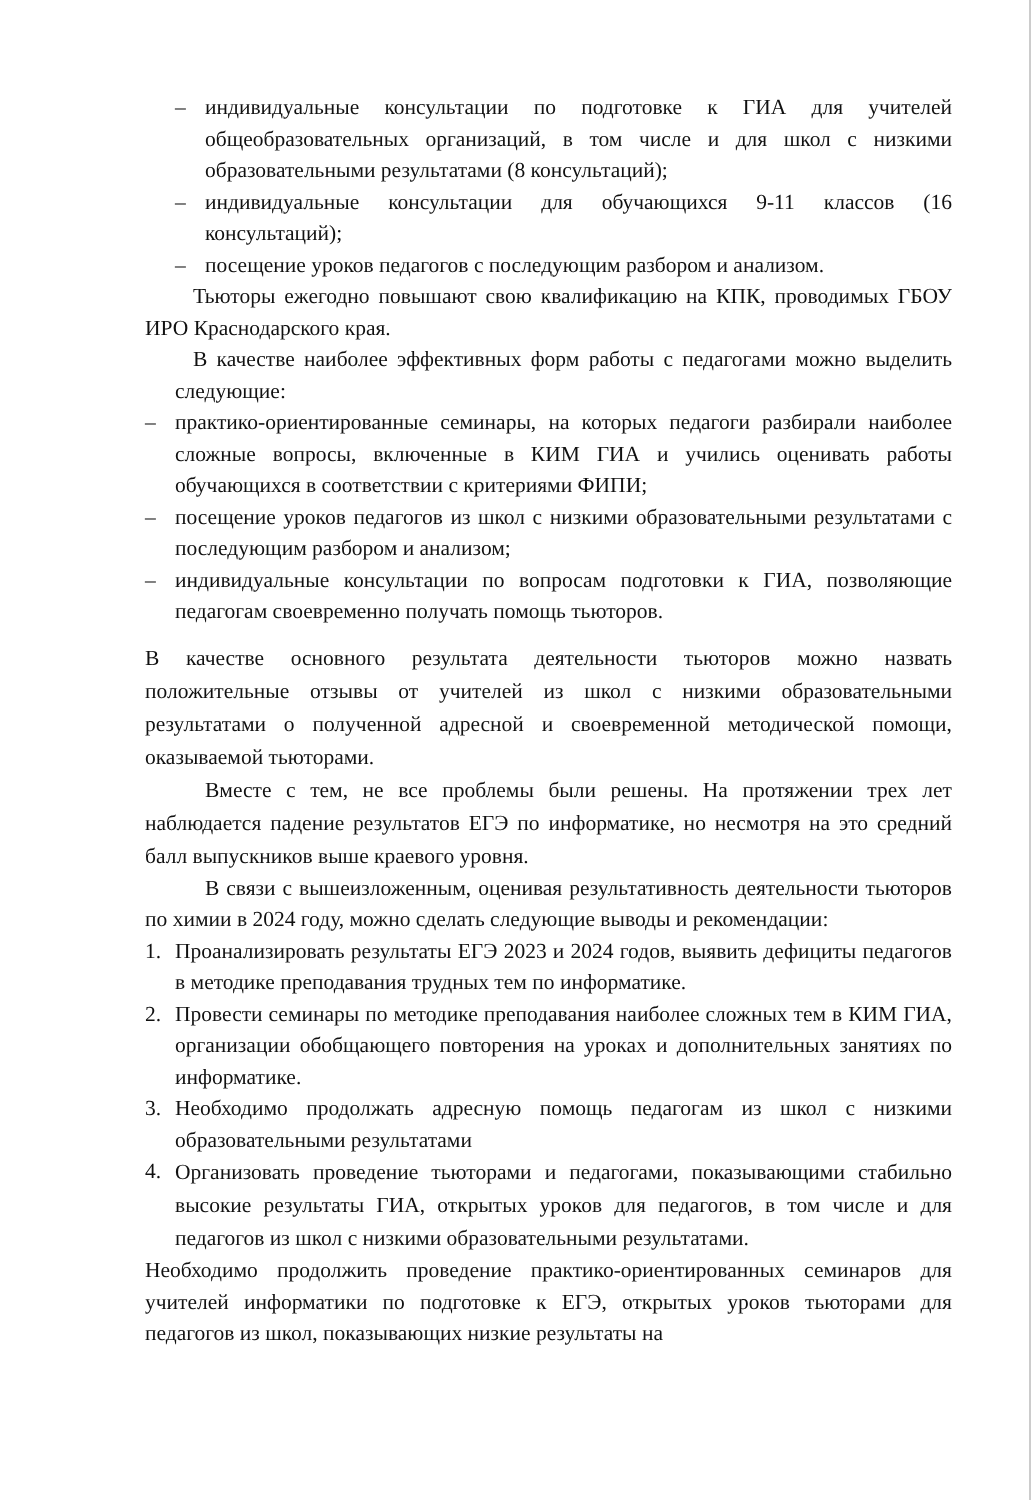– индивидуальные консультации по подготовке к ГИА для учителей общеобразовательных организаций, в том числе и для школ с низкими образовательными результатами (8 консультаций);
– индивидуальные консультации для обучающихся 9-11 классов (16 консультаций);
– посещение уроков педагогов с последующим разбором и анализом.
Тьюторы ежегодно повышают свою квалификацию на КПК, проводимых ГБОУ ИРО Краснодарского края.
В качестве наиболее эффективных форм работы с педагогами можно выделить следующие:
– практико-ориентированные семинары, на которых педагоги разбирали наиболее сложные вопросы, включенные в КИМ ГИА и учились оценивать работы обучающихся в соответствии с критериями ФИПИ;
– посещение уроков педагогов из школ с низкими образовательными результатами с последующим разбором и анализом;
– индивидуальные консультации по вопросам подготовки к ГИА, позволяющие педагогам своевременно получать помощь тьюторов.
В качестве основного результата деятельности тьюторов можно назвать положительные отзывы от учителей из школ с низкими образовательными результатами о полученной адресной и своевременной методической помощи, оказываемой тьюторами.
Вместе с тем, не все проблемы были решены. На протяжении трех лет наблюдается падение результатов ЕГЭ по информатике, но несмотря на это средний балл выпускников выше краевого уровня.
В связи с вышеизложенным, оценивая результативность деятельности тьюторов по химии в 2024 году, можно сделать следующие выводы и рекомендации:
1. Проанализировать результаты ЕГЭ 2023 и 2024 годов, выявить дефициты педагогов в методике преподавания трудных тем по информатике.
2. Провести семинары по методике преподавания наиболее сложных тем в КИМ ГИА, организации обобщающего повторения на уроках и дополнительных занятиях по информатике.
3. Необходимо продолжать адресную помощь педагогам из школ с низкими образовательными результатами
4. Организовать проведение тьюторами и педагогами, показывающими стабильно высокие результаты ГИА, открытых уроков для педагогов, в том числе и для педагогов из школ с низкими образовательными результатами.
Необходимо продолжить проведение практико-ориентированных семинаров для учителей информатики по подготовке к ЕГЭ, открытых уроков тьюторами для педагогов из школ, показывающих низкие результаты на